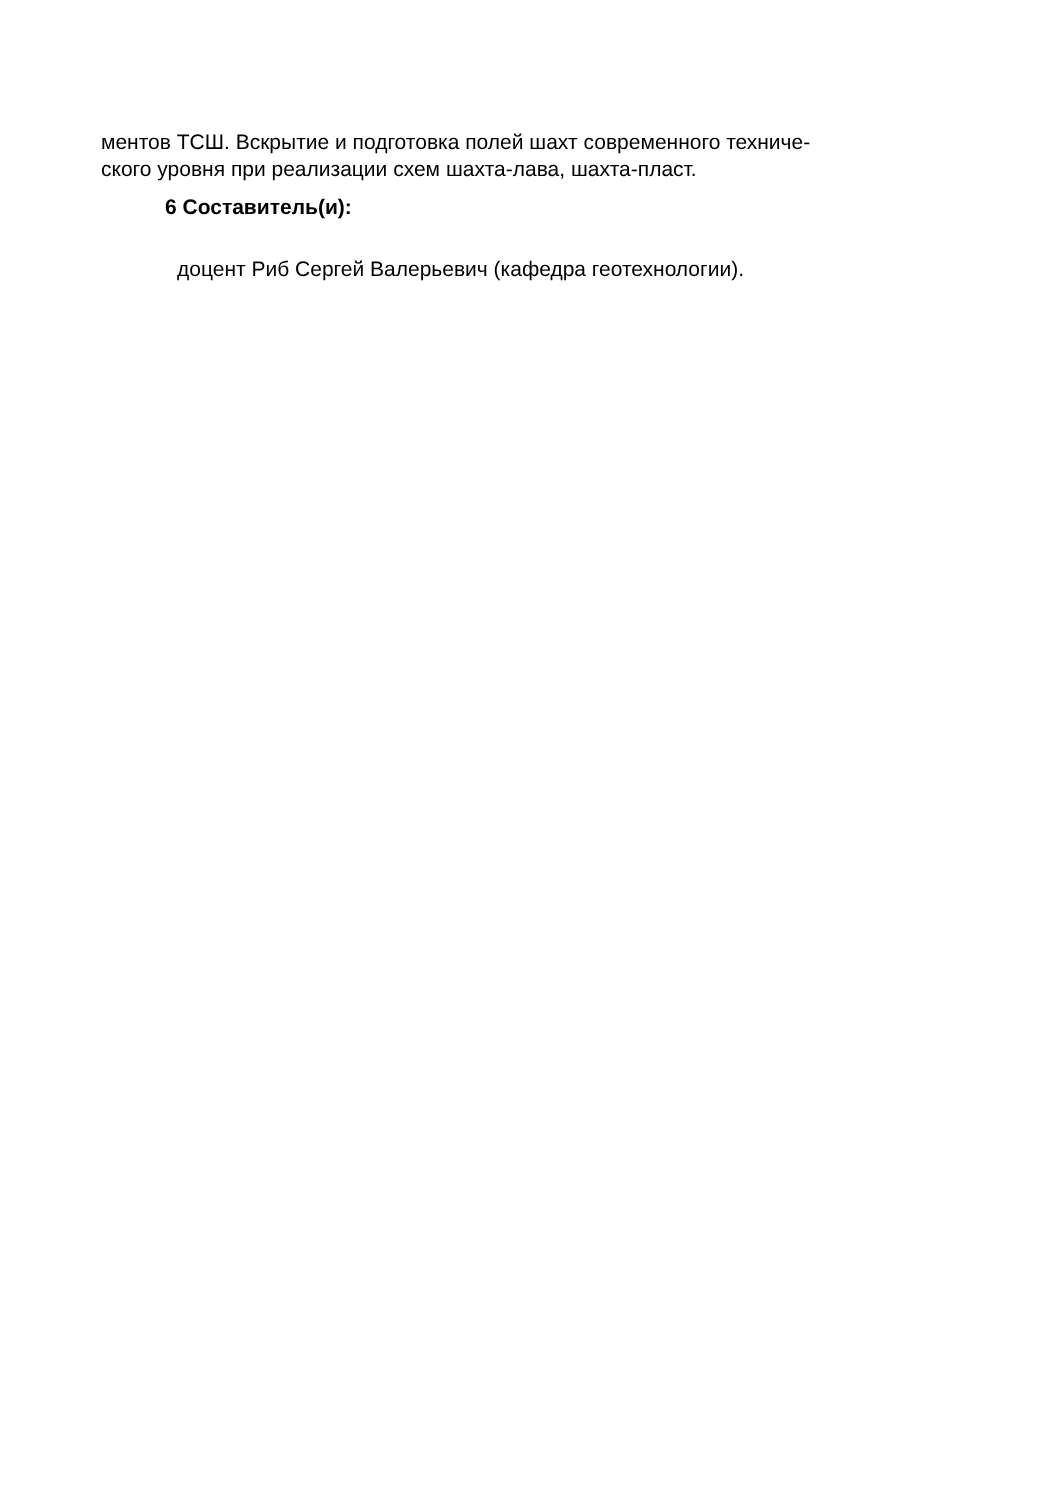ментов ТСШ. Вскрытие и подготовка полей шахт современного техниче-
ского уровня при реализации схем шахта-лава, шахта-пласт.
6 Составитель(и):
доцент Риб Сергей Валерьевич (кафедра геотехнологии).